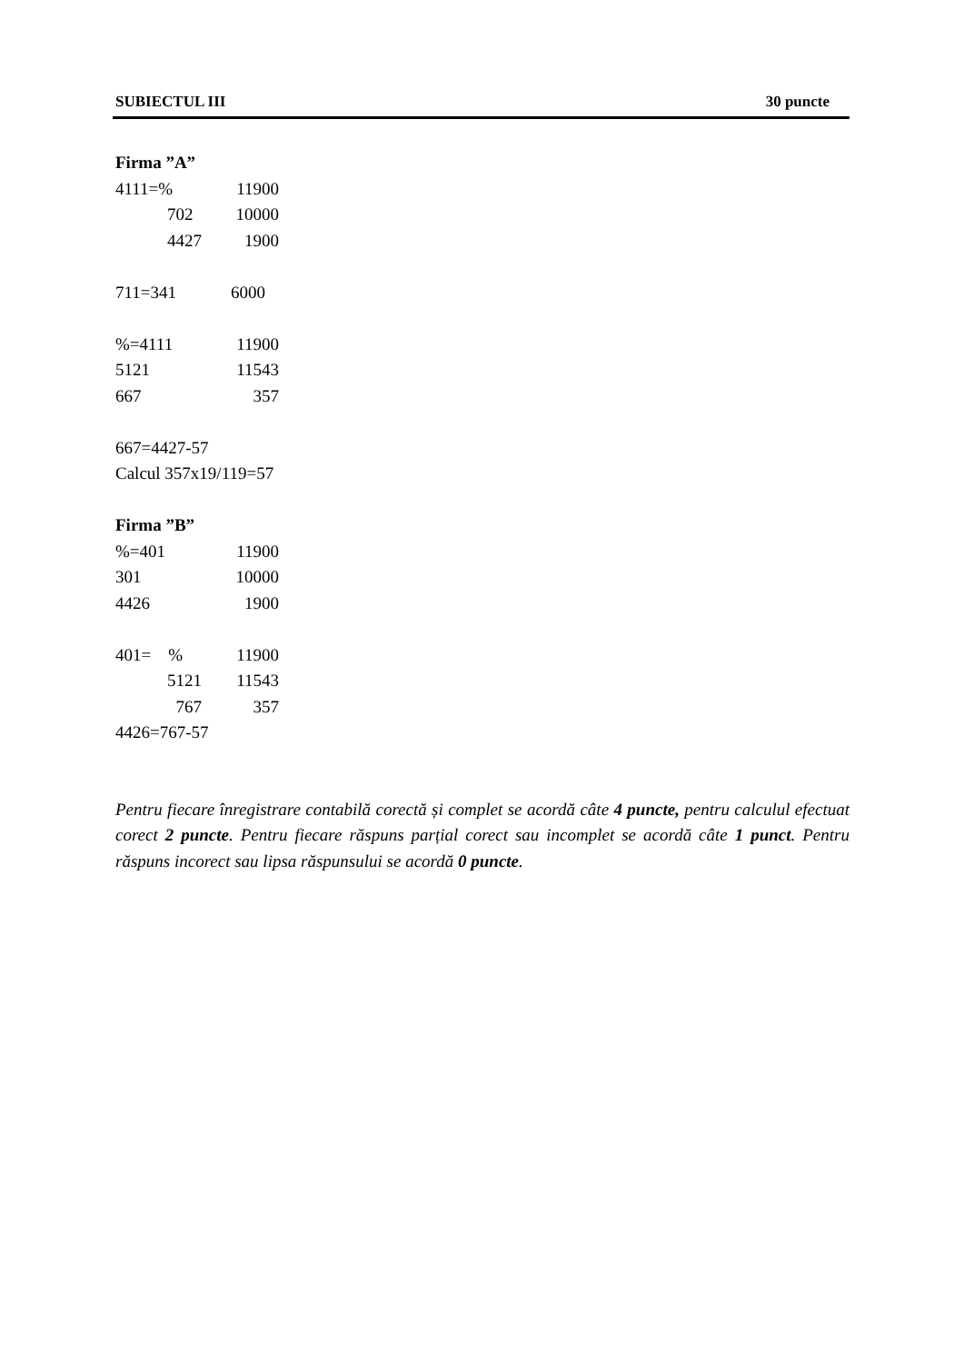SUBIECTUL III 30 puncte
Firma ”A”
4111=% 11900
702 10000
4427 1900
711=341 6000
%=4111 11900
5121 11543
667 357
667=4427-57
Calcul 357x19/119=57
Firma ”B”
%=401 11900
301 10000
4426 1900
401= % 11900
5121 11543
767 357
4426=767-57
Pentru fiecare înregistrare contabilă corectă și complet se acordă câte 4 puncte, pentru calculul efectuat corect 2 puncte. Pentru fiecare răspuns parțial corect sau incomplet se acordă câte 1 punct. Pentru răspuns incorect sau lipsa răspunsului se acordă 0 puncte.